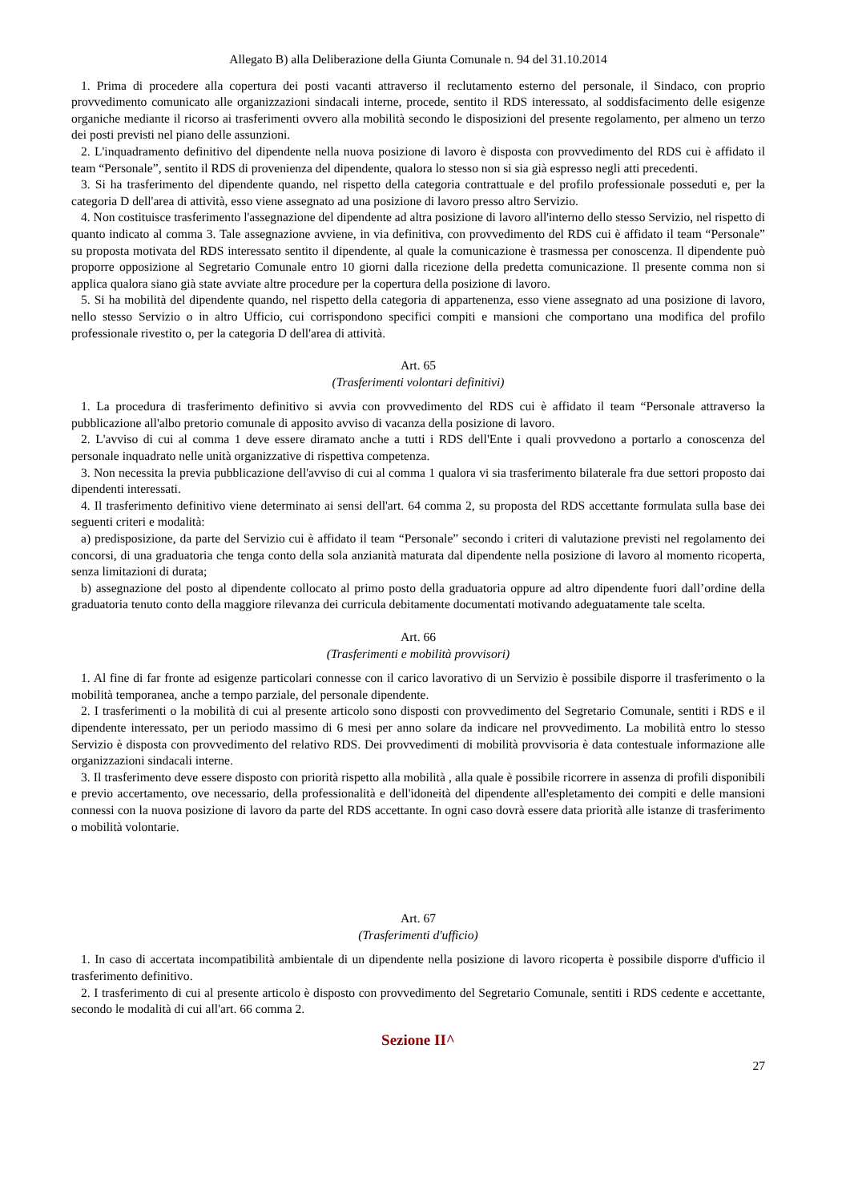Allegato B) alla Deliberazione della Giunta Comunale n. 94 del 31.10.2014
1. Prima di procedere alla copertura dei posti vacanti attraverso il reclutamento esterno del personale, il Sindaco, con proprio provvedimento comunicato alle organizzazioni sindacali interne, procede, sentito il RDS interessato, al soddisfacimento delle esigenze organiche mediante il ricorso ai trasferimenti ovvero alla mobilità secondo le disposizioni del presente regolamento, per almeno un terzo dei posti previsti nel piano delle assunzioni.
2. L'inquadramento definitivo del dipendente nella nuova posizione di lavoro è disposta con provvedimento del RDS cui è affidato il team “Personale”, sentito il RDS di provenienza del dipendente, qualora lo stesso non si sia già espresso negli atti precedenti.
3. Si ha trasferimento del dipendente quando, nel rispetto della categoria contrattuale e del profilo professionale posseduti e, per la categoria D dell'area di attività, esso viene assegnato ad una posizione di lavoro presso altro Servizio.
4. Non costituisce trasferimento l'assegnazione del dipendente ad altra posizione di lavoro all'interno dello stesso Servizio, nel rispetto di quanto indicato al comma 3. Tale assegnazione avviene, in via definitiva, con provvedimento del RDS cui è affidato il team “Personale” su proposta motivata del RDS interessato sentito il dipendente, al quale la comunicazione è trasmessa per conoscenza. Il dipendente può proporre opposizione al Segretario Comunale entro 10 giorni dalla ricezione della predetta comunicazione. Il presente comma non si applica qualora siano già state avviate altre procedure per la copertura della posizione di lavoro.
5. Si ha mobilità del dipendente quando, nel rispetto della categoria di appartenenza, esso viene assegnato ad una posizione di lavoro, nello stesso Servizio o in altro Ufficio, cui corrispondono specifici compiti e mansioni che comportano una modifica del profilo professionale rivestito o, per la categoria D dell'area di attività.
Art. 65
(Trasferimenti volontari definitivi)
1. La procedura di trasferimento definitivo si avvia con provvedimento del RDS cui è affidato il team “Personale attraverso la pubblicazione all'albo pretorio comunale di apposito avviso di vacanza della posizione di lavoro.
2. L'avviso di cui al comma 1 deve essere diramato anche a tutti i RDS dell'Ente i quali provvedono a portarlo a conoscenza del personale inquadrato nelle unità organizzative di rispettiva competenza.
3. Non necessita la previa pubblicazione dell'avviso di cui al comma 1 qualora vi sia trasferimento bilaterale fra due settori proposto dai dipendenti interessati.
4. Il trasferimento definitivo viene determinato ai sensi dell'art. 64 comma 2, su proposta del RDS accettante formulata sulla base dei seguenti criteri e modalità:
a) predisposizione, da parte del Servizio cui è affidato il team “Personale” secondo i criteri di valutazione previsti nel regolamento dei concorsi, di una graduatoria che tenga conto della sola anzianità maturata dal dipendente nella posizione di lavoro al momento ricoperta, senza limitazioni di durata;
b) assegnazione del posto al dipendente collocato al primo posto della graduatoria oppure ad altro dipendente fuori dall’ordine della graduatoria tenuto conto della maggiore rilevanza dei curricula debitamente documentati motivando adeguatamente tale scelta.
Art. 66
(Trasferimenti e mobilità provvisori)
1. Al fine di far fronte ad esigenze particolari connesse con il carico lavorativo di un Servizio è possibile disporre il trasferimento o la mobilità temporanea, anche a tempo parziale, del personale dipendente.
2. I trasferimenti o la mobilità di cui al presente articolo sono disposti con provvedimento del Segretario Comunale, sentiti i RDS e il dipendente interessato, per un periodo massimo di 6 mesi per anno solare da indicare nel provvedimento. La mobilità entro lo stesso Servizio è disposta con provvedimento del relativo RDS. Dei provvedimenti di mobilità provvisoria è data contestuale informazione alle organizzazioni sindacali interne.
3. Il trasferimento deve essere disposto con priorità rispetto alla mobilità , alla quale è possibile ricorrere in assenza di profili disponibili e previo accertamento, ove necessario, della professionalità e dell'idoneità del dipendente all'espletamento dei compiti e delle mansioni connessi con la nuova posizione di lavoro da parte del RDS accettante. In ogni caso dovrà essere data priorità alle istanze di trasferimento o mobilità volontarie.
Art. 67
(Trasferimenti d'ufficio)
1. In caso di accertata incompatibilità ambientale di un dipendente nella posizione di lavoro ricoperta è possibile disporre d'ufficio il trasferimento definitivo.
2. I trasferimento di cui al presente articolo è disposto con provvedimento del Segretario Comunale, sentiti i RDS cedente e accettante, secondo le modalità di cui all'art. 66 comma 2.
Sezione II^
27